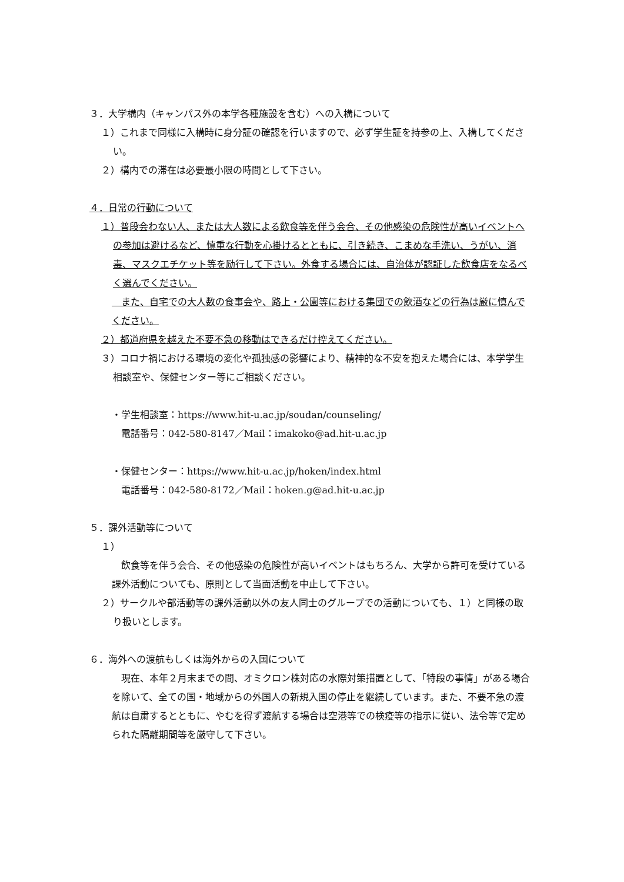３．大学構内（キャンパス外の本学各種施設を含む）への入構について
１）これまで同様に入構時に身分証の確認を行いますので、必ず学生証を持参の上、入構してください。
２）構内での滞在は必要最小限の時間として下さい。
４．日常の行動について
１）普段会わない人、または大人数による飲食等を伴う会合、その他感染の危険性が高いイベントへの参加は避けるなど、慎重な行動を心掛けるとともに、引き続き、こまめな手洗い、うがい、消毒、マスクエチケット等を励行して下さい。外食する場合には、自治体が認証した飲食店をなるべく選んでください。
　また、自宅での大人数の食事会や、路上・公園等における集団での飲酒などの行為は厳に慎んでください。
２）都道府県を越えた不要不急の移動はできるだけ控えてください。
３）コロナ禍における環境の変化や孤独感の影響により、精神的な不安を抱えた場合には、本学学生相談室や、保健センター等にご相談ください。
・学生相談室：https://www.hit-u.ac.jp/soudan/counseling/
　電話番号：042-580-8147／Mail：imakoko@ad.hit-u.ac.jp
・保健センター：https://www.hit-u.ac.jp/hoken/index.html
　電話番号：042-580-8172／Mail：hoken.g@ad.hit-u.ac.jp
５．課外活動等について
１）
　飲食等を伴う会合、その他感染の危険性が高いイベントはもちろん、大学から許可を受けている課外活動についても、原則として当面活動を中止して下さい。
２）サークルや部活動等の課外活動以外の友人同士のグループでの活動についても、１）と同様の取り扱いとします。
６．海外への渡航もしくは海外からの入国について
　現在、本年２月末までの間、オミクロン株対応の水際対策措置として、「特段の事情」がある場合を除いて、全ての国・地域からの外国人の新規入国の停止を継続しています。また、不要不急の渡航は自粛するとともに、やむを得ず渡航する場合は空港等での検疫等の指示に従い、法令等で定められた隔離期間等を厳守して下さい。